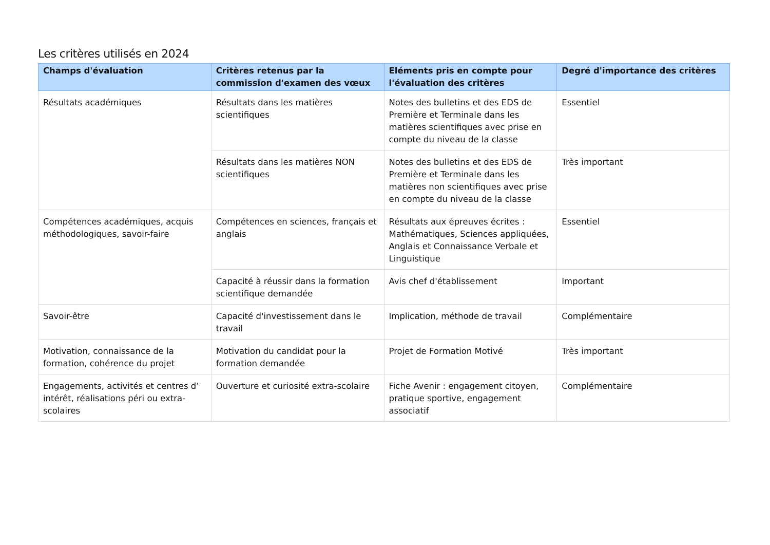Les critères utilisés en 2024
| Champs d'évaluation | Critères retenus par la commission d'examen des vœux | Eléments pris en compte pour l'évaluation des critères | Degré d'importance des critères |
| --- | --- | --- | --- |
| Résultats académiques | Résultats dans les matières scientifiques | Notes des bulletins et des EDS de Première et Terminale dans les matières scientifiques avec prise en compte du niveau de la classe | Essentiel |
| | Résultats dans les matières NON scientifiques | Notes des bulletins et des EDS de Première et Terminale dans les matières non scientifiques avec prise en compte du niveau de la classe | Très important |
| Compétences académiques, acquis méthodologiques, savoir-faire | Compétences en sciences, français et anglais | Résultats aux épreuves écrites : Mathématiques, Sciences appliquées, Anglais et Connaissance Verbale et Linguistique | Essentiel |
| | Capacité à réussir dans la formation scientifique demandée | Avis chef d'établissement | Important |
| Savoir-être | Capacité d'investissement dans le travail | Implication, méthode de travail | Complémentaire |
| Motivation, connaissance de la formation, cohérence du projet | Motivation du candidat pour la formation demandée | Projet de Formation Motivé | Très important |
| Engagements, activités et centres d’ intérêt, réalisations péri ou extra-scolaires | Ouverture et curiosité extra-scolaire | Fiche Avenir : engagement citoyen, pratique sportive, engagement associatif | Complémentaire |